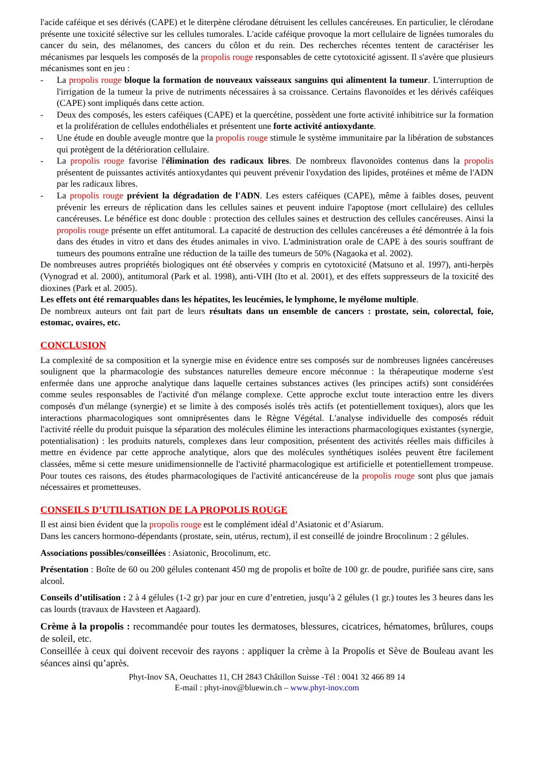l'acide caféique et ses dérivés (CAPE) et le diterpène clérodane détruisent les cellules cancéreuses. En particulier, le clérodane présente une toxicité sélective sur les cellules tumorales. L'acide caféique provoque la mort cellulaire de lignées tumorales du cancer du sein, des mélanomes, des cancers du côlon et du rein. Des recherches récentes tentent de caractériser les mécanismes par lesquels les composés de la propolis rouge responsables de cette cytotoxicité agissent. Il s'avère que plusieurs mécanismes sont en jeu :
- La propolis rouge bloque la formation de nouveaux vaisseaux sanguins qui alimentent la tumeur. L'interruption de l'irrigation de la tumeur la prive de nutriments nécessaires à sa croissance. Certains flavonoïdes et les dérivés caféiques (CAPE) sont impliqués dans cette action.
- Deux des composés, les esters caféiques (CAPE) et la quercétine, possèdent une forte activité inhibitrice sur la formation et la prolifération de cellules endothéliales et présentent une forte activité antioxydante.
- Une étude en double aveugle montre que la propolis rouge stimule le système immunitaire par la libération de substances qui protègent de la détérioration cellulaire.
- La propolis rouge favorise l'élimination des radicaux libres. De nombreux flavonoïdes contenus dans la propolis présentent de puissantes activités antioxydantes qui peuvent prévenir l'oxydation des lipides, protéines et même de l'ADN par les radicaux libres.
- La propolis rouge prévient la dégradation de l'ADN. Les esters caféiques (CAPE), même à faibles doses, peuvent prévenir les erreurs de réplication dans les cellules saines et peuvent induire l'apoptose (mort cellulaire) des cellules cancéreuses. Le bénéfice est donc double : protection des cellules saines et destruction des cellules cancéreuses. Ainsi la propolis rouge présente un effet antitumoral. La capacité de destruction des cellules cancéreuses a été démontrée à la fois dans des études in vitro et dans des études animales in vivo. L'administration orale de CAPE à des souris souffrant de tumeurs des poumons entraîne une réduction de la taille des tumeurs de 50% (Nagaoka et al. 2002).
De nombreuses autres propriétés biologiques ont été observées y compris en cytotoxicité (Matsuno et al. 1997), anti-herpès (Vynograd et al. 2000), antitumoral (Park et al. 1998), anti-VIH (Ito et al. 2001), et des effets suppresseurs de la toxicité des dioxines (Park et al. 2005).
Les effets ont été remarquables dans les hépatites, les leucémies, le lymphome, le myélome multiple.
De nombreux auteurs ont fait part de leurs résultats dans un ensemble de cancers : prostate, sein, colorectal, foie, estomac, ovaires, etc.
CONCLUSION
La complexité de sa composition et la synergie mise en évidence entre ses composés sur de nombreuses lignées cancéreuses soulignent que la pharmacologie des substances naturelles demeure encore méconnue : la thérapeutique moderne s'est enfermée dans une approche analytique dans laquelle certaines substances actives (les principes actifs) sont considérées comme seules responsables de l'activité d'un mélange complexe. Cette approche exclut toute interaction entre les divers composés d'un mélange (synergie) et se limite à des composés isolés très actifs (et potentiellement toxiques), alors que les interactions pharmacologiques sont omniprésentes dans le Règne Végétal. L'analyse individuelle des composés réduit l'activité réelle du produit puisque la séparation des molécules élimine les interactions pharmacologiques existantes (synergie, potentialisation) : les produits naturels, complexes dans leur composition, présentent des activités réelles mais difficiles à mettre en évidence par cette approche analytique, alors que des molécules synthétiques isolées peuvent être facilement classées, même si cette mesure unidimensionnelle de l'activité pharmacologique est artificielle et potentiellement trompeuse. Pour toutes ces raisons, des études pharmacologiques de l'activité anticancéreuse de la propolis rouge sont plus que jamais nécessaires et prometteuses.
CONSEILS D’UTILISATION DE LA PROPOLIS ROUGE
Il est ainsi bien évident que la propolis rouge est le complément idéal d’Asiatonic et d’Asiarum.
Dans les cancers hormono-dépendants (prostate, sein, utérus, rectum), il est conseillé de joindre Brocolinum : 2 gélules.
Associations possibles/conseillées : Asiatonic, Brocolinum, etc.
Présentation : Boîte de 60 ou 200 gélules contenant 450 mg de propolis et boîte de 100 gr. de poudre, purifiée sans cire, sans alcool.
Conseils d’utilisation : 2 à 4 gélules (1-2 gr) par jour en cure d’entretien, jusqu’à 2 gélules (1 gr.) toutes les 3 heures dans les cas lourds (travaux de Havsteen et Aagaard).
Crème à la propolis : recommandée pour toutes les dermatoses, blessures, cicatrices, hématomes, brûlures, coups de soleil, etc.
Conseillée à ceux qui doivent recevoir des rayons : appliquer la crème à la Propolis et Sève de Bouleau avant les séances ainsi qu’après.
Phyt-Inov SA, Oeuchattes 11, CH 2843 Châtillon Suisse -Tél : 0041 32 466 89 14
E-mail : phyt-inov@bluewin.ch – www.phyt-inov.com